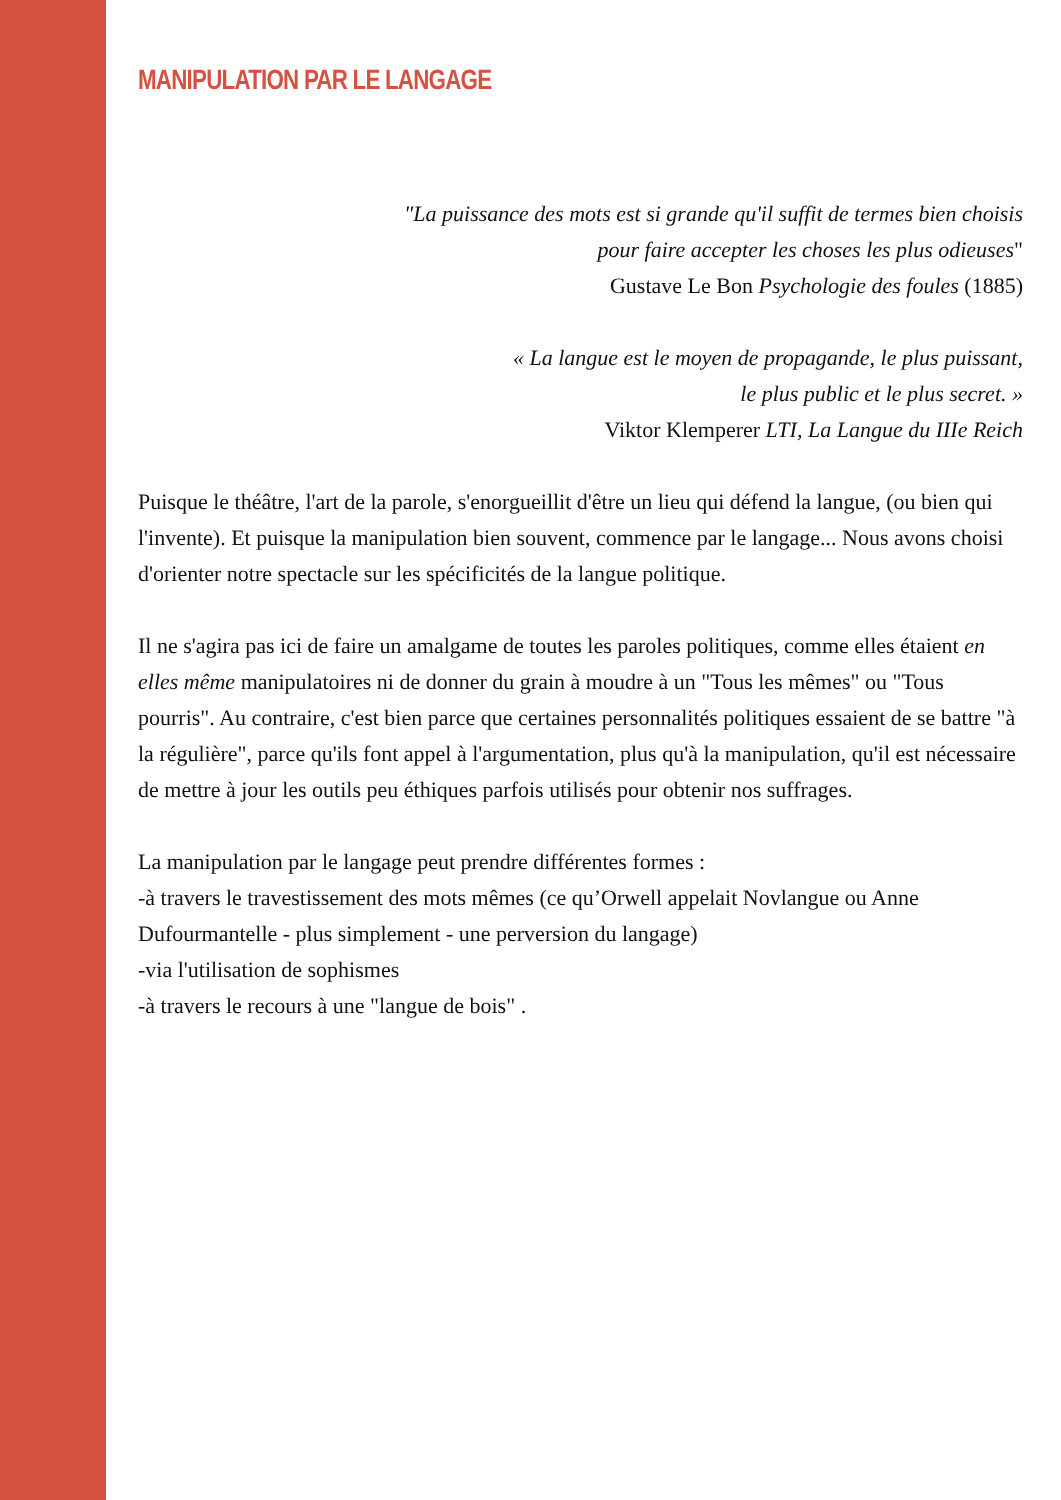MANIPULATION PAR LE LANGAGE
"La puissance des mots est si grande qu'il suffit de termes bien choisis
pour faire accepter les choses les plus odieuses"
Gustave Le Bon Psychologie des foules (1885)
« La langue est le moyen de propagande, le plus puissant,
le plus public et le plus secret. »
Viktor Klemperer LTI, La Langue du IIIe Reich
Puisque le théâtre, l'art de la parole, s'enorgueillit d'être un lieu qui défend la langue, (ou bien qui l'invente). Et puisque la manipulation bien souvent, commence par le langage... Nous avons choisi d'orienter notre spectacle sur les spécificités de la langue politique.
Il ne s'agira pas ici de faire un amalgame de toutes les paroles politiques, comme elles étaient en elles même manipulatoires ni de donner du grain à moudre à un "Tous les mêmes" ou "Tous pourris". Au contraire, c'est bien parce que certaines personnalités politiques essaient de se battre "à la régulière", parce qu'ils font appel à l'argumentation, plus qu'à la manipulation, qu'il est nécessaire de mettre à jour les outils peu éthiques parfois utilisés pour obtenir nos suffrages.
La manipulation par le langage peut prendre différentes formes :
-à travers le travestissement des mots mêmes (ce qu’Orwell appelait Novlangue ou Anne Dufourmantelle - plus simplement - une perversion du langage)
-via l'utilisation de sophismes
-à travers le recours à une "langue de bois" .